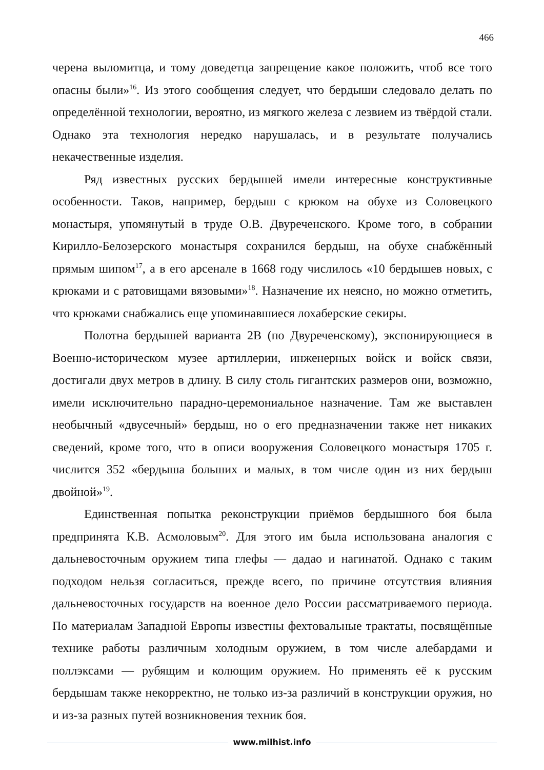466
черена выломитца, и тому доведетца запрещение какое положить, чтоб все того опасны были»<sup>16</sup>. Из этого сообщения следует, что бердыши следовало делать по определённой технологии, вероятно, из мягкого железа с лезвием из твёрдой стали. Однако эта технология нередко нарушалась, и в результате получались некачественные изделия.
Ряд известных русских бердышей имели интересные конструктивные особенности. Таков, например, бердыш с крюком на обухе из Соловецкого монастыря, упомянутый в труде О.В. Двуреченского. Кроме того, в собрании Кирилло-Белозерского монастыря сохранился бердыш, на обухе снабжённый прямым шипом<sup>17</sup>, а в его арсенале в 1668 году числилось «10 бердышев новых, с крюками и с ратовищами вязовыми»<sup>18</sup>. Назначение их неясно, но можно отметить, что крюками снабжались еще упоминавшиеся лохаберские секиры.
Полотна бердышей варианта 2В (по Двуреченскому), экспонирующиеся в Военно-историческом музее артиллерии, инженерных войск и войск связи, достигали двух метров в длину. В силу столь гигантских размеров они, возможно, имели исключительно парадно-церемониальное назначение. Там же выставлен необычный «двусечный» бердыш, но о его предназначении также нет никаких сведений, кроме того, что в описи вооружения Соловецкого монастыря 1705 г. числится 352 «бердыша больших и малых, в том числе один из них бердыш двойной»<sup>19</sup>.
Единственная попытка реконструкции приёмов бердышного боя была предпринята К.В. Асмоловым<sup>20</sup>. Для этого им была использована аналогия с дальневосточным оружием типа глефы — дадао и нагинатой. Однако с таким подходом нельзя согласиться, прежде всего, по причине отсутствия влияния дальневосточных государств на военное дело России рассматриваемого периода. По материалам Западной Европы известны фехтовальные трактаты, посвящённые технике работы различным холодным оружием, в том числе алебардами и поллэксами — рубящим и колющим оружием. Но применять её к русским бердышам также некорректно, не только из-за различий в конструкции оружия, но и из-за разных путей возникновения техник боя.
www.milhist.info